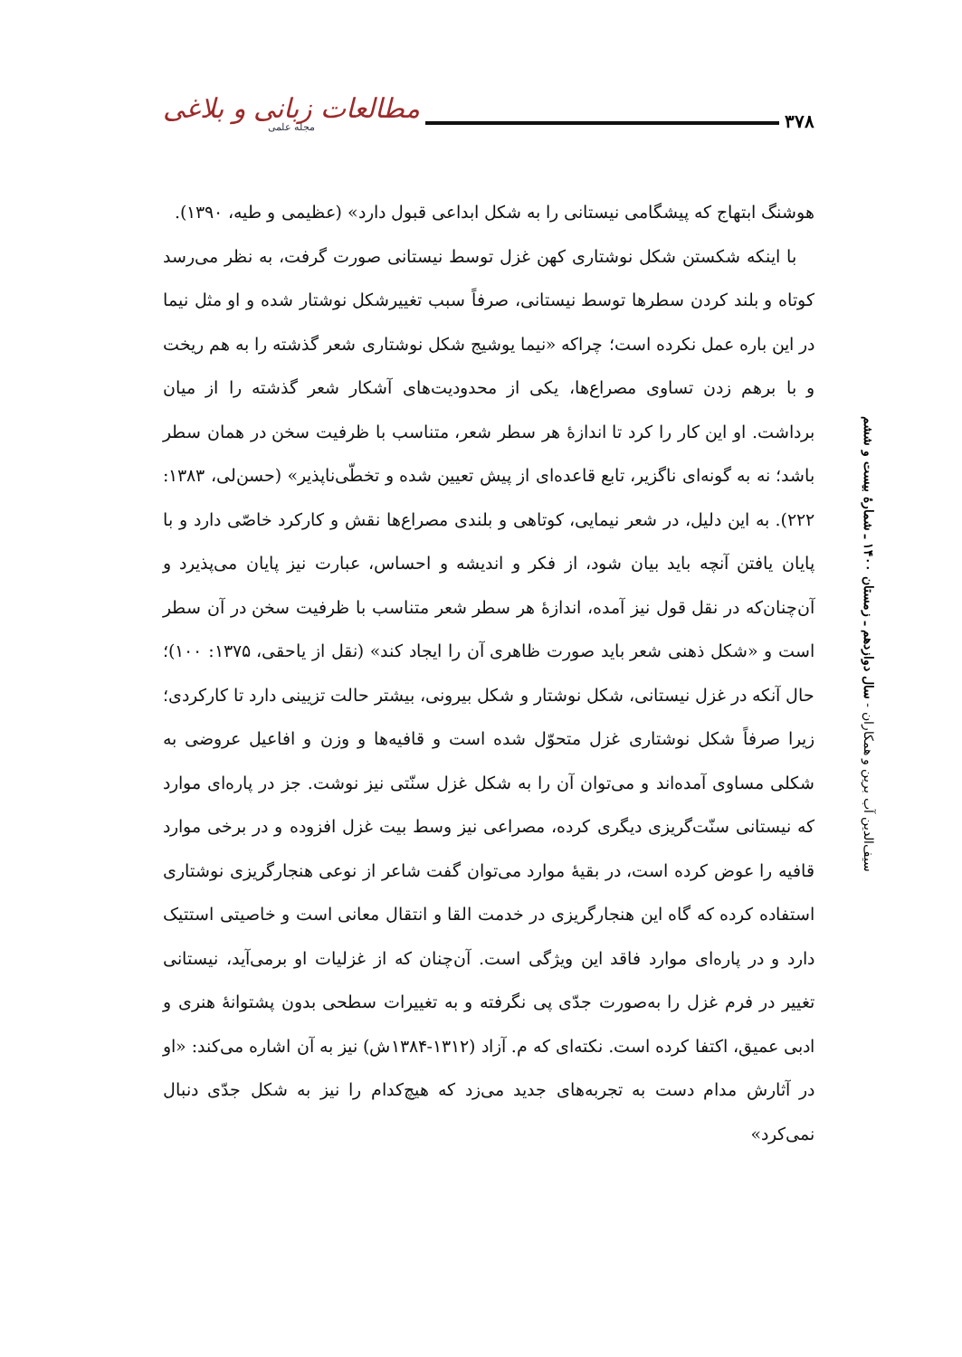مطالعات زبانی و بلاغی
مجله علمی
۳۷۸
هوشنگ ابتهاج که پیشگامی نیستانی را به شکل ابداعی قبول دارد» (عظیمی و طیه، ۱۳۹۰).
با اینکه شکستن شکل نوشتاری کهن غزل توسط نیستانی صورت گرفت، به نظر می‌رسد کوتاه و بلند کردن سطرها توسط نیستانی، صرفاً سبب تغییرشکل نوشتار شده و او مثل نیما در این باره عمل نکرده است؛ چراکه «نیما یوشیج شکل نوشتاری شعر گذشته را به هم ریخت و با برهم زدن تساوی مصراع‌ها، یکی از محدودیت‌های آشکار شعر گذشته را از میان برداشت. او این کار را کرد تا اندازهٔ هر سطر شعر، متناسب با ظرفیت سخن در همان سطر باشد؛ نه به گونه‌ای ناگزیر، تابع قاعده‌ای از پیش تعیین شده و تخطّی‌ناپذیر» (حسن‌لی، ۱۳۸۳: ۲۲۲). به این دلیل، در شعر نیمایی، کوتاهی و بلندی مصراع‌ها نقش و کارکرد خاصّی دارد و با پایان یافتن آنچه باید بیان شود، از فکر و اندیشه و احساس، عبارت نیز پایان می‌پذیرد و آن‌چنان‌که در نقل قول نیز آمده، اندازهٔ هر سطر شعر متناسب با ظرفیت سخن در آن سطر است و «شکل ذهنی شعر باید صورت ظاهری آن را ایجاد کند» (نقل از یاحقی، ۱۳۷۵: ۱۰۰)؛ حال آنکه در غزل نیستانی، شکل نوشتار و شکل بیرونی، بیشتر حالت تزیینی دارد تا کارکردی؛ زیرا صرفاً شکل نوشتاری غزل متحوّل شده است و قافیه‌ها و وزن و افاعیل عروضی به شکلی مساوی آمده‌اند و می‌توان آن را به شکل غزل سنّتی نیز نوشت. جز در پاره‌ای موارد که نیستانی سنّت‌گریزی دیگری کرده، مصراعی نیز وسط بیت غزل افزوده و در برخی موارد قافیه را عوض کرده است، در بقیهٔ موارد می‌توان گفت شاعر از نوعی هنجارگریزی نوشتاری استفاده کرده که گاه این هنجارگریزی در خدمت القا و انتقال معانی است و خاصیتی استتیک دارد و در پاره‌ای موارد فاقد این ویژگی است. آن‌چنان که از غزلیات او برمی‌آید، نیستانی تغییر در فرم غزل را به‌صورت جدّی پی نگرفته و به تغییرات سطحی بدون پشتوانهٔ هنری و ادبی عمیق، اکتفا کرده است. نکته‌ای که م. آزاد (۱۳۱۲-۱۳۸۴ش) نیز به آن اشاره می‌کند: «او در آثارش مدام دست به تجربه‌های جدید می‌زد که هیچ‌کدام را نیز به شکل جدّی دنبال نمی‌کرد»
سیف‌الدین آب برین و همکاران - سال دوازدهم ـ زمستان ۱۴۰۰ ـ شمارهٔ بیست و ششم